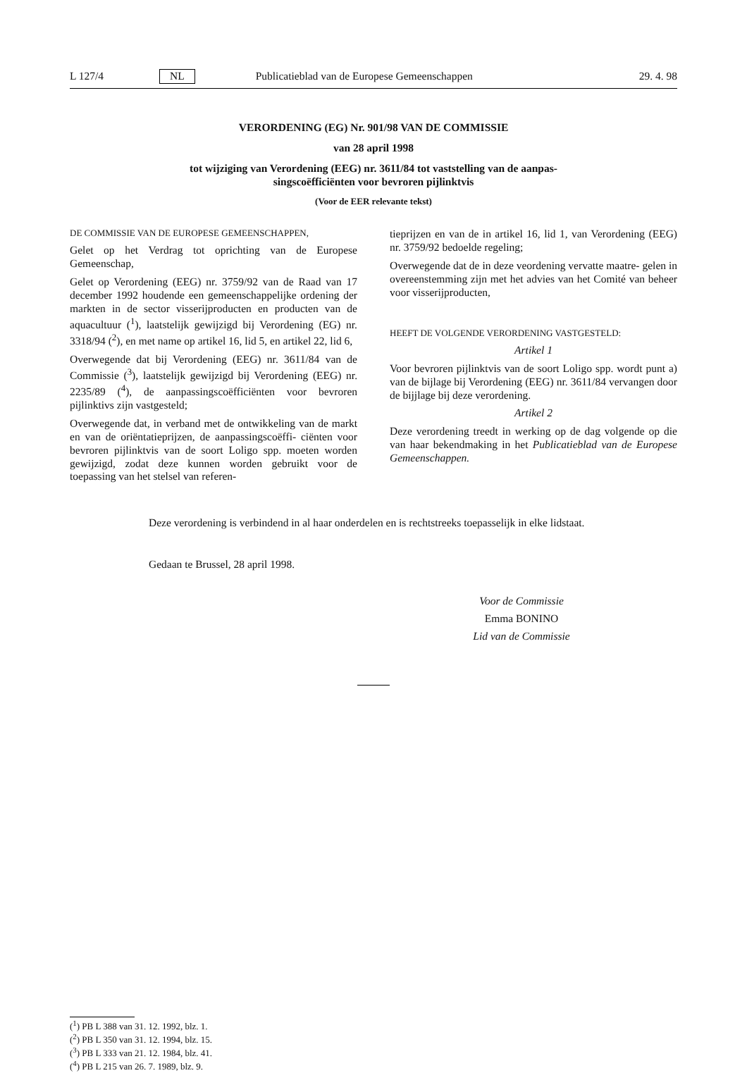L 127/4 NL Publicatieblad van de Europese Gemeenschappen 29. 4. 98
VERORDENING (EG) Nr. 901/98 VAN DE COMMISSIE
van 28 april 1998
tot wijziging van Verordening (EEG) nr. 3611/84 tot vaststelling van de aanpas-
singscoëfficiënten voor bevroren pijlinktvis
(Voor de EER relevante tekst)
DE COMMISSIE VAN DE EUROPESE GEMEENSCHAPPEN,
Gelet op het Verdrag tot oprichting van de Europese Gemeenschap,
Gelet op Verordening (EEG) nr. 3759/92 van de Raad van 17 december 1992 houdende een gemeenschappelijke ordening der markten in de sector visserijproducten en producten van de aquacultuur (<sup>1</sup>), laatstelijk gewijzigd bij Verordening (EG) nr. 3318/94 (<sup>2</sup>), en met name op artikel 16, lid 5, en artikel 22, lid 6,
Overwegende dat bij Verordening (EEG) nr. 3611/84 van de Commissie (<sup>3</sup>), laatstelijk gewijzigd bij Verordening (EEG) nr. 2235/89 (<sup>4</sup>), de aanpassingscoëfficiënten voor bevroren pijlinktivs zijn vastgesteld;
Overwegende dat, in verband met de ontwikkeling van de markt en van de oriëntatieprijzen, de aanpassingscoëffi- ciënten voor bevroren pijlinktvis van de soort Loligo spp. moeten worden gewijzigd, zodat deze kunnen worden gebruikt voor de toepassing van het stelsel van referen-
tieprijzen en van de in artikel 16, lid 1, van Verordening (EEG) nr. 3759/92 bedoelde regeling;
Overwegende dat de in deze veordening vervatte maatre- gelen in overeenstemming zijn met het advies van het Comité van beheer voor visserijproducten,
HEEFT DE VOLGENDE VERORDENING VASTGESTELD:
Artikel 1
Voor bevroren pijlinktvis van de soort Loligo spp. wordt punt a) van de bijlage bij Verordening (EEG) nr. 3611/84 vervangen door de bijjlage bij deze verordening.
Artikel 2
Deze verordening treedt in werking op de dag volgende op die van haar bekendmaking in het Publicatieblad van de Europese Gemeenschappen.
Deze verordening is verbindend in al haar onderdelen en is rechtstreeks toepasselijk in elke lidstaat.
Gedaan te Brussel, 28 april 1998.
Voor de Commissie
Emma BONINO
Lid van de Commissie
(<sup>1</sup>) PB L 388 van 31. 12. 1992, blz. 1.
(<sup>2</sup>) PB L 350 van 31. 12. 1994, blz. 15.
(<sup>3</sup>) PB L 333 van 21. 12. 1984, blz. 41.
(<sup>4</sup>) PB L 215 van 26. 7. 1989, blz. 9.